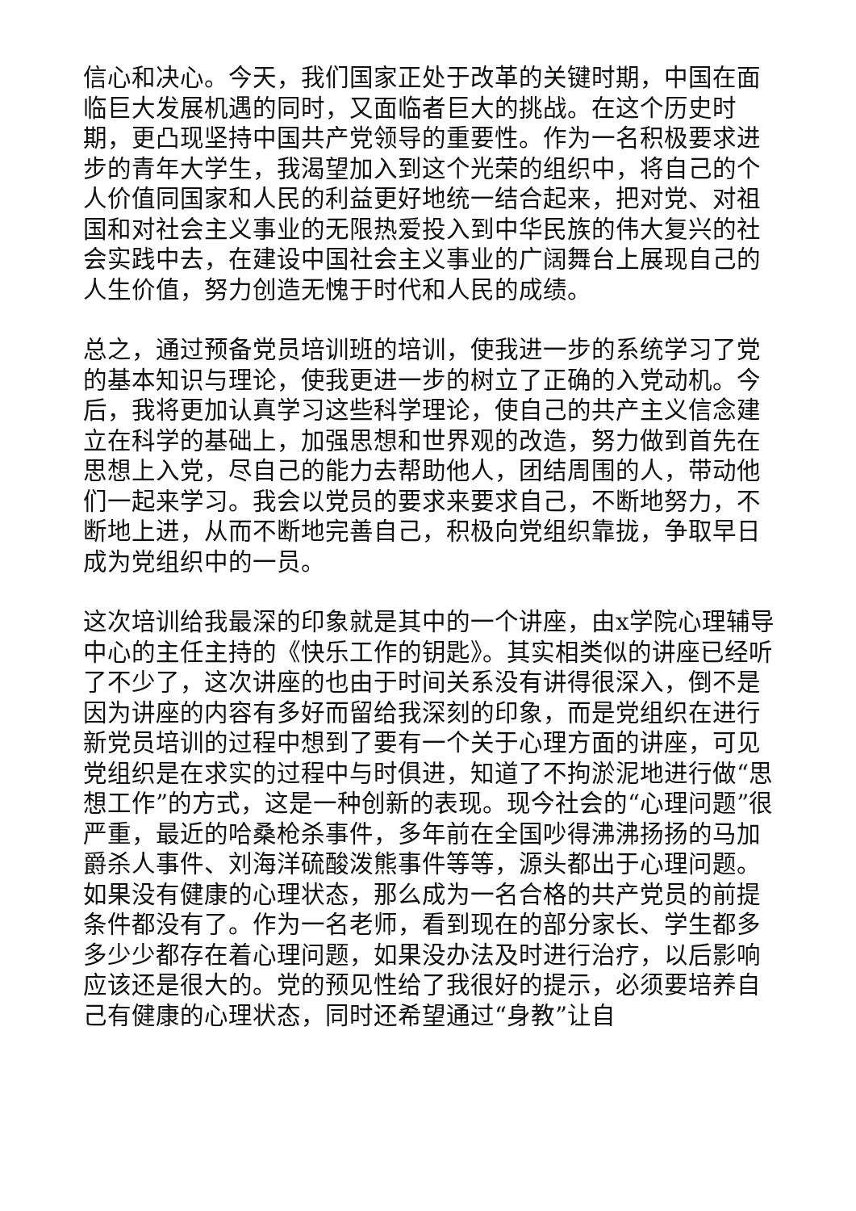信心和决心。今天，我们国家正处于改革的关键时期，中国在面临巨大发展机遇的同时，又面临者巨大的挑战。在这个历史时期，更凸现坚持中国共产党领导的重要性。作为一名积极要求进步的青年大学生，我渴望加入到这个光荣的组织中，将自己的个人价值同国家和人民的利益更好地统一结合起来，把对党、对祖国和对社会主义事业的无限热爱投入到中华民族的伟大复兴的社会实践中去，在建设中国社会主义事业的广阔舞台上展现自己的人生价值，努力创造无愧于时代和人民的成绩。
总之，通过预备党员培训班的培训，使我进一步的系统学习了党的基本知识与理论，使我更进一步的树立了正确的入党动机。今后，我将更加认真学习这些科学理论，使自己的共产主义信念建立在科学的基础上，加强思想和世界观的改造，努力做到首先在思想上入党，尽自己的能力去帮助他人，团结周围的人，带动他们一起来学习。我会以党员的要求来要求自己，不断地努力，不断地上进，从而不断地完善自己，积极向党组织靠拢，争取早日成为党组织中的一员。
这次培训给我最深的印象就是其中的一个讲座，由x学院心理辅导中心的主任主持的《快乐工作的钥匙》。其实相类似的讲座已经听了不少了，这次讲座的也由于时间关系没有讲得很深入，倒不是因为讲座的内容有多好而留给我深刻的印象，而是党组织在进行新党员培训的过程中想到了要有一个关于心理方面的讲座，可见党组织是在求实的过程中与时俱进，知道了不拘淤泥地进行做“思想工作”的方式，这是一种创新的表现。现今社会的“心理问题”很严重，最近的哈桑枪杀事件，多年前在全国吵得沸沸扬扬的马加爵杀人事件、刘海洋硫酸泼熊事件等等，源头都出于心理问题。如果没有健康的心理状态，那么成为一名合格的共产党员的前提条件都没有了。作为一名老师，看到现在的部分家长、学生都多多少少都存在着心理问题，如果没办法及时进行治疗，以后影响应该还是很大的。党的预见性给了我很好的提示，必须要培养自己有健康的心理状态，同时还希望通过“身教”让自